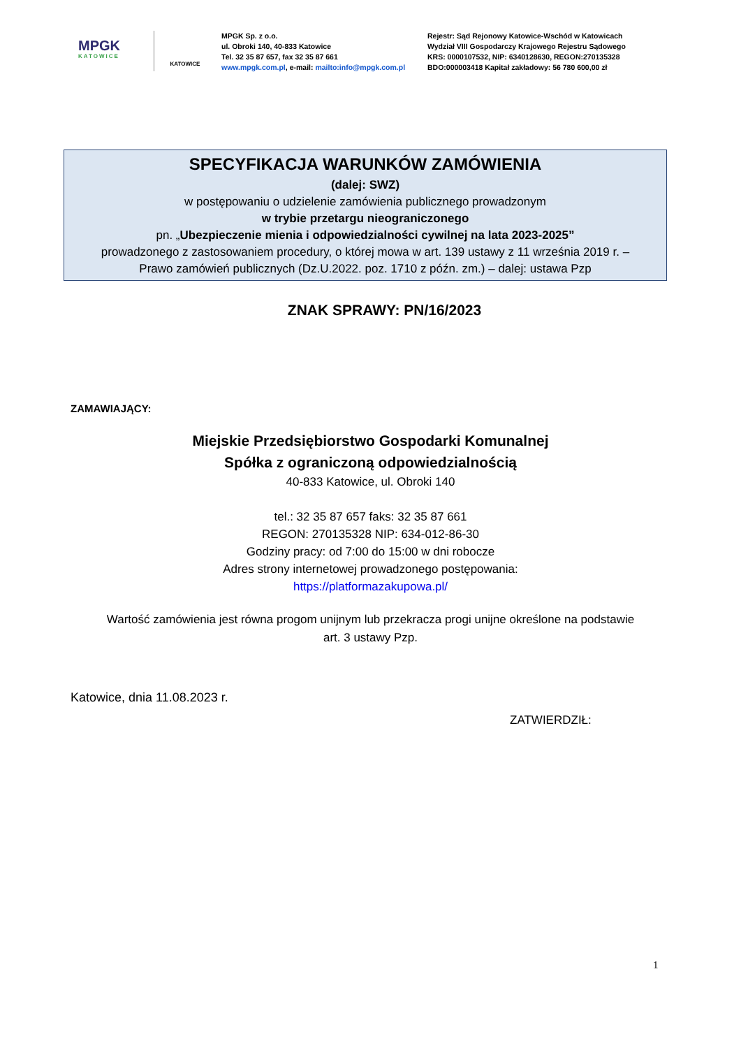MPGK
KATOWICE
KATOWICE
MPGK Sp. z o.o.
ul. Obroki 140, 40-833 Katowice
Tel. 32 35 87 657, fax 32 35 87 661
www.mpgk.com.pl, e-mail: mailto:info@mpgk.com.pl
Rejestr: Sąd Rejonowy Katowice-Wschód w Katowicach
Wydział VIII Gospodarczy Krajowego Rejestru Sądowego
KRS: 0000107532, NIP: 6340128630, REGON:270135328
BDO:000003418 Kapitał zakładowy: 56 780 600,00 zł
SPECYFIKACJA WARUNKÓW ZAMÓWIENIA
(dalej: SWZ)
w postępowaniu o udzielenie zamówienia publicznego prowadzonym
w trybie przetargu nieograniczonego
pn. „Ubezpieczenie mienia i odpowiedzialności cywilnej na lata 2023-2025”
prowadzonego z zastosowaniem procedury, o której mowa w art. 139 ustawy z 11 września 2019 r. –
Prawo zamówień publicznych (Dz.U.2022. poz. 1710 z późn. zm.) – dalej: ustawa Pzp
ZNAK SPRAWY: PN/16/2023
ZAMAWIAJĄCY:
Miejskie Przedsiębiorstwo Gospodarki Komunalnej
Spółka z ograniczoną odpowiedzialnością
40-833 Katowice, ul. Obroki 140
tel.: 32 35 87 657 faks: 32 35 87 661
REGON: 270135328 NIP: 634-012-86-30
Godziny pracy: od 7:00 do 15:00 w dni robocze
Adres strony internetowej prowadzonego postępowania:
https://platformazakupowa.pl/
Wartość zamówienia jest równa progom unijnym lub przekracza progi unijne określone na podstawie
art. 3 ustawy Pzp.
Katowice, dnia 11.08.2023 r.
ZATWIERDZIŁ:
1